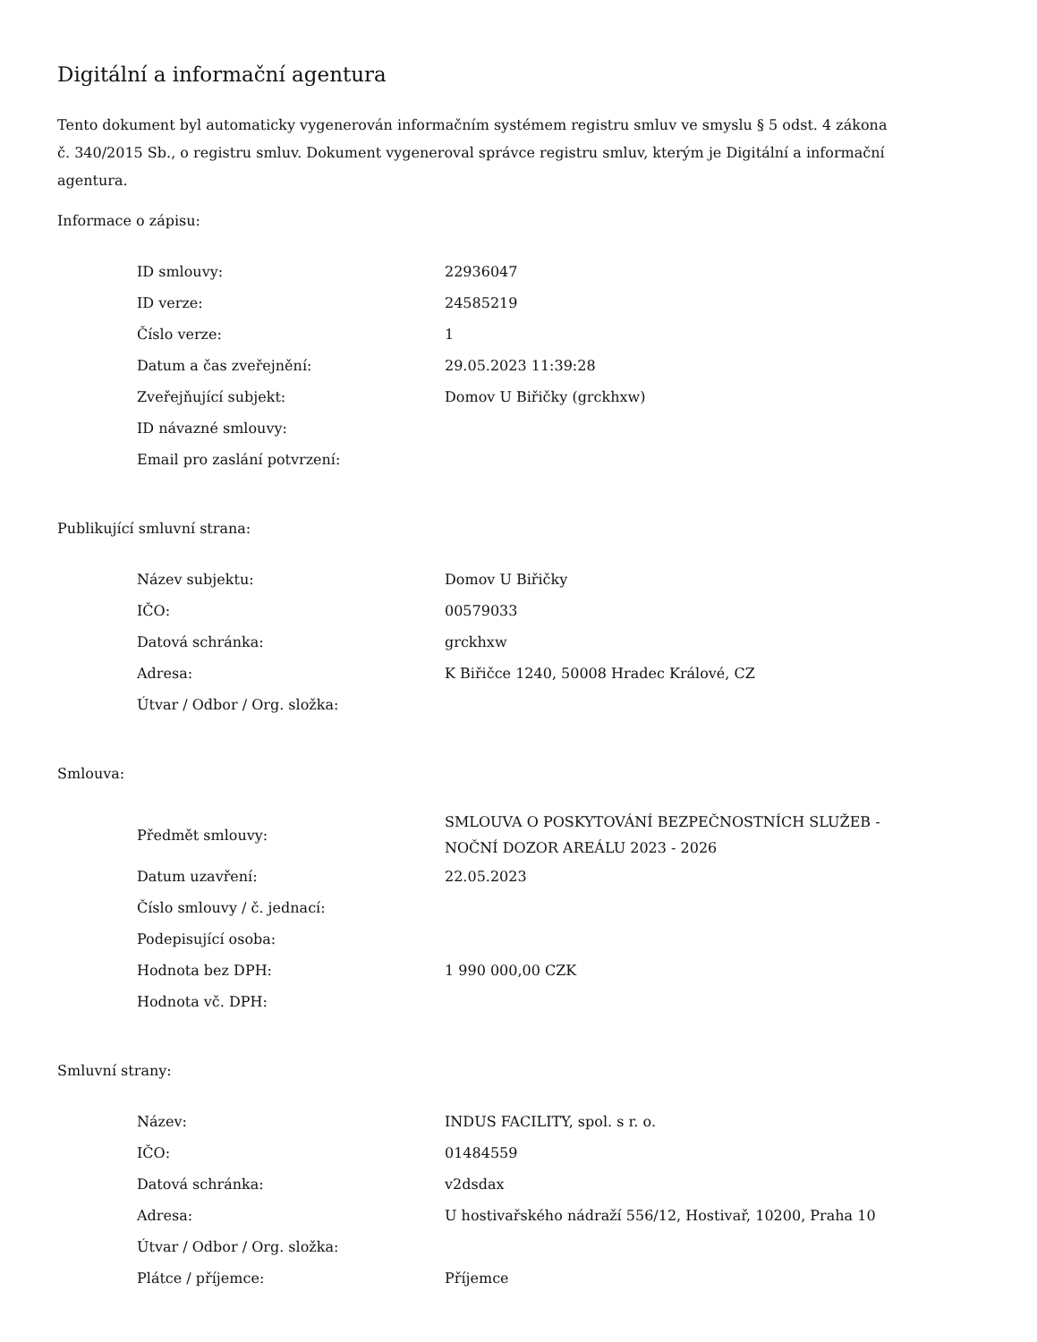Digitální a informační agentura
Tento dokument byl automaticky vygenerován informačním systémem registru smluv ve smyslu § 5 odst. 4 zákona
č. 340/2015 Sb., o registru smluv. Dokument vygeneroval správce registru smluv, kterým je Digitální a informační agentura.
Informace o zápisu:
| ID smlouvy: | 22936047 |
| ID verze: | 24585219 |
| Číslo verze: | 1 |
| Datum a čas zveřejnění: | 29.05.2023 11:39:28 |
| Zveřejňující subjekt: | Domov U Biřičky (grckhxw) |
| ID návazné smlouvy: | |
| Email pro zaslání potvrzení: | |
Publikující smluvní strana:
| Název subjektu: | Domov U Biřičky |
| IČO: | 00579033 |
| Datová schránka: | grckhxw |
| Adresa: | K Biřičce 1240, 50008 Hradec Králové, CZ |
| Útvar / Odbor / Org. složka: | |
Smlouva:
| Předmět smlouvy: | SMLOUVA O POSKYTOVÁNÍ BEZPEČNOSTNÍCH SLUŽEB - NOČNÍ DOZOR AREÁLU 2023 - 2026 |
| Datum uzavření: | 22.05.2023 |
| Číslo smlouvy / č. jednací: | |
| Podepisující osoba: | |
| Hodnota bez DPH: | 1 990 000,00 CZK |
| Hodnota vč. DPH: | |
Smluvní strany:
| Název: | INDUS FACILITY, spol. s r. o. |
| IČO: | 01484559 |
| Datová schránka: | v2dsdax |
| Adresa: | U hostivařského nádraží 556/12, Hostivař, 10200, Praha 10 |
| Útvar / Odbor / Org. složka: | |
| Plátce / příjemce: | Příjemce |